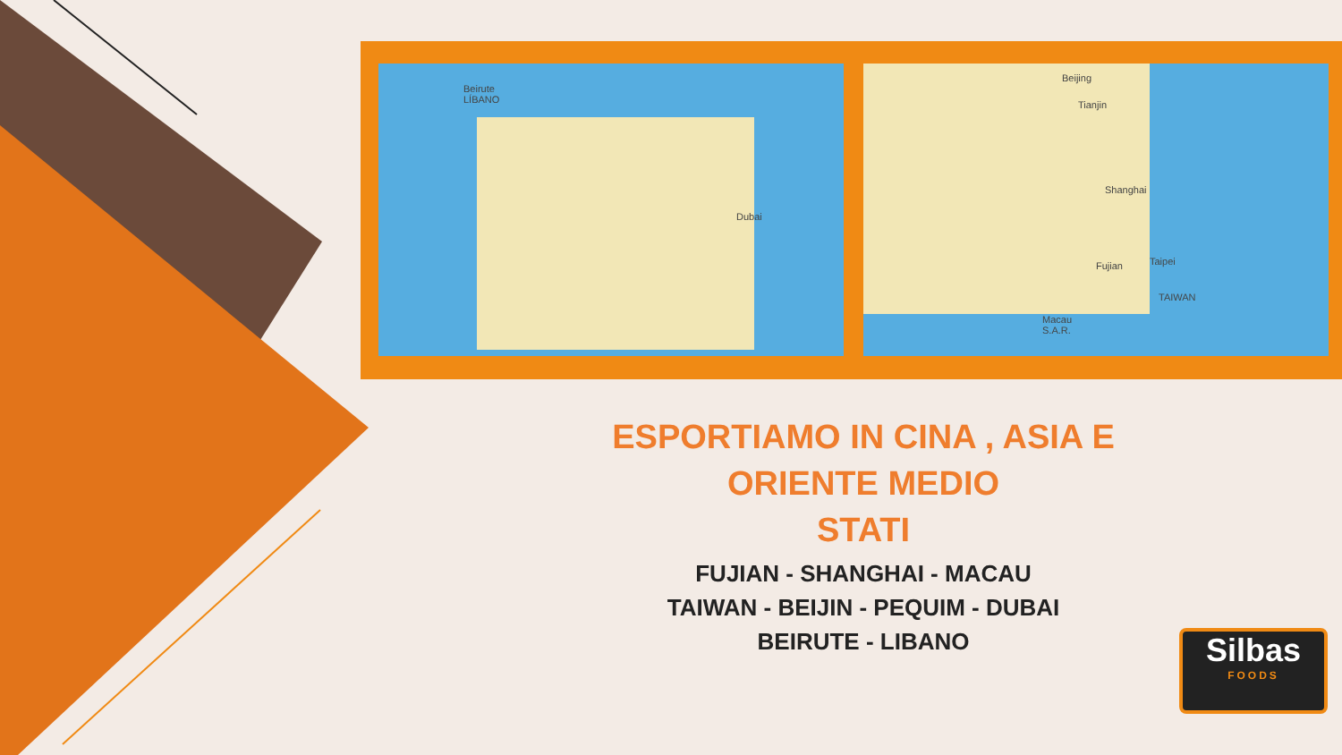Beirute
LÍBANO
Dubai
Beijing
Tianjin
Shanghai
Fujian Taipei
TAIWAN
Macau
S.A.R.
ESPORTIAMO IN CINA , ASIA E ORIENTE MEDIO
STATI
FUJIAN - SHANGHAI - MACAU
TAIWAN - BEIJIN - PEQUIM - DUBAI
BEIRUTE - LIBANO
Silbas
FOODS